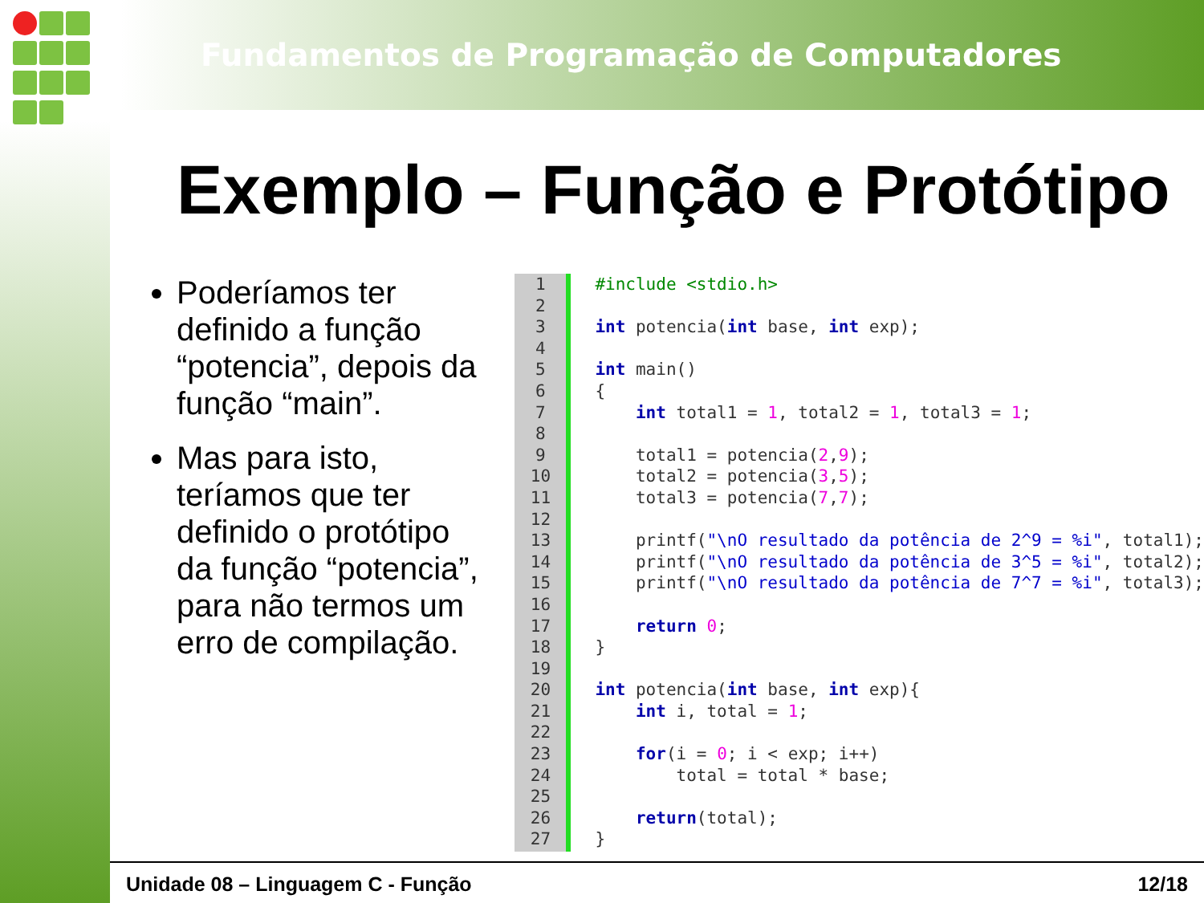Fundamentos de Programação de Computadores
Exemplo – Função e Protótipo
Poderíamos ter definido a função “potencia”, depois da função “main”.
Mas para isto, teríamos que ter definido o protótipo da função “potencia”, para não termos um erro de compilação.
1
2
3
4
5
6
7
8
9
10
11
12
13
14
15
16
17
18
19
20
21
22
23
24
25
26
27
#include <stdio.h>

int potencia(int base, int exp);

int main()
{
    int total1 = 1, total2 = 1, total3 = 1;

    total1 = potencia(2,9);
    total2 = potencia(3,5);
    total3 = potencia(7,7);

    printf("\nO resultado da potência de 2^9 = %i", total1);
    printf("\nO resultado da potência de 3^5 = %i", total2);
    printf("\nO resultado da potência de 7^7 = %i", total3);

    return 0;
}

int potencia(int base, int exp){
    int i, total = 1;

    for(i = 0; i < exp; i++)
        total = total * base;

    return(total);
}
Unidade 08 – Linguagem C - Função 12/18